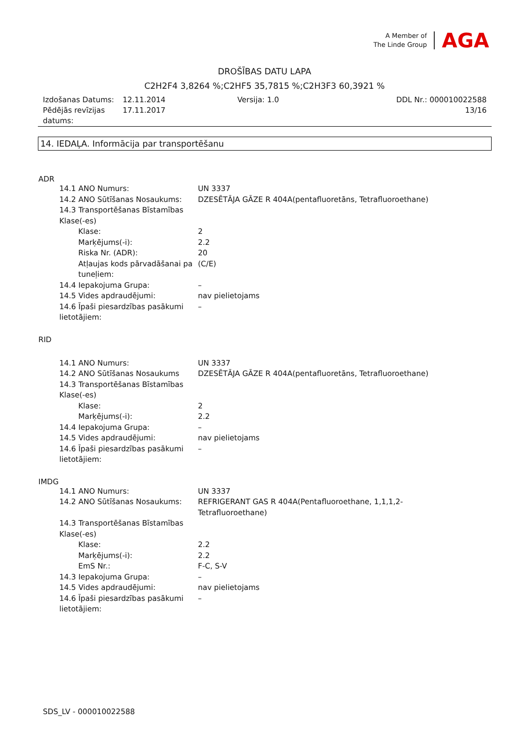A Member of
The Linde Group
AGA
DROŠĪBAS DATU LAPA
C2H2F4 3,8264 %;C2HF5 35,7815 %;C2H3F3 60,3921 %
| Izdošanas Datums: | 12.11.2014 | Versija: 1.0 | DDL Nr.: 000010022588 |
| Pēdējās revīzijas datums: | 17.11.2017 | | 13/16 |
14. IEDAĻA. Informācija par transportēšanu
ADR
| 14.1 ANO Numurs: | UN 3337 |
| 14.2 ANO Sūtīšanas Nosaukums: | DZESĒTĀJA GĀZE R 404A(pentafluoretāns, Tetrafluoroethane) |
| 14.3 Transportēšanas Bīstamības Klase(-es) | |
| Klase: | 2 |
| Marķējums(-i): | 2.2 |
| Riska Nr. (ADR): | 20 |
| Atļaujas kods pārvadāšanai pa tuneļiem: | (C/E) |
| 14.4 Iepakojuma Grupa: | – |
| 14.5 Vides apdraudējumi: | nav pielietojams |
| 14.6 Īpaši piesardzības pasākumi lietotājiem: | – |
RID
| 14.1 ANO Numurs: | UN 3337 |
| 14.2 ANO Sūtīšanas Nosaukums | DZESĒTĀJA GĀZE R 404A(pentafluoretāns, Tetrafluoroethane) |
| 14.3 Transportēšanas Bīstamības Klase(-es) | |
| Klase: | 2 |
| Marķējums(-i): | 2.2 |
| 14.4 Iepakojuma Grupa: | – |
| 14.5 Vides apdraudējumi: | nav pielietojams |
| 14.6 Īpaši piesardzības pasākumi lietotājiem: | – |
IMDG
| 14.1 ANO Numurs: | UN 3337 |
| 14.2 ANO Sūtīšanas Nosaukums: | REFRIGERANT GAS R 404A(Pentafluoroethane, 1,1,1,2- Tetrafluoroethane) |
| 14.3 Transportēšanas Bīstamības Klase(-es) | |
| Klase: | 2.2 |
| Marķējums(-i): | 2.2 |
| EmS Nr.: | F-C, S-V |
| 14.3 Iepakojuma Grupa: | – |
| 14.5 Vides apdraudējumi: | nav pielietojams |
| 14.6 Īpaši piesardzības pasākumi lietotājiem: | – |
SDS_LV - 000010022588